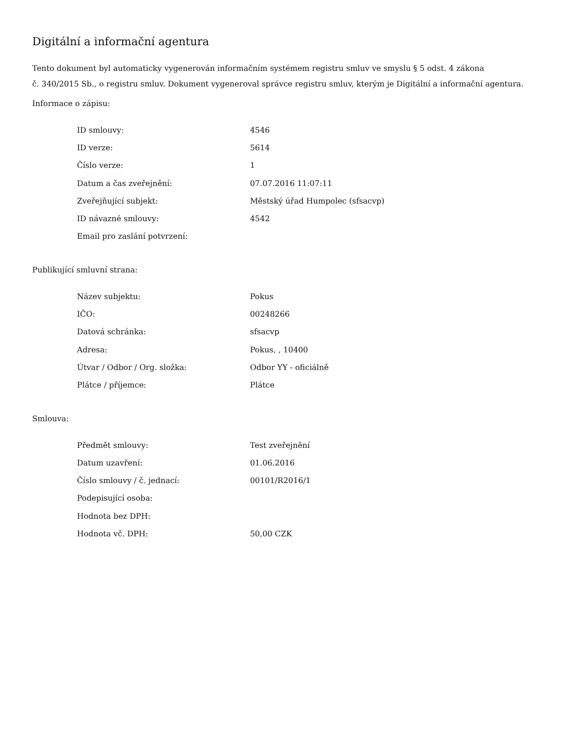Digitální a informační agentura
Tento dokument byl automaticky vygenerován informačním systémem registru smluv ve smyslu § 5 odst. 4 zákona
č. 340/2015 Sb., o registru smluv. Dokument vygeneroval správce registru smluv, kterým je Digitální a informační agentura.
Informace o zápisu:
| ID smlouvy: | 4546 |
| ID verze: | 5614 |
| Číslo verze: | 1 |
| Datum a čas zveřejnění: | 07.07.2016 11:07:11 |
| Zveřejňující subjekt: | Městský úřad Humpolec (sfsacvp) |
| ID návazné smlouvy: | 4542 |
| Email pro zaslání potvrzení: | |
Publikující smluvní strana:
| Název subjektu: | Pokus |
| IČO: | 00248266 |
| Datová schránka: | sfsacvp |
| Adresa: | Pokus, , 10400 |
| Útvar / Odbor / Org. složka: | Odbor YY - oficiálně |
| Plátce / příjemce: | Plátce |
Smlouva:
| Předmět smlouvy: | Test zveřejnění |
| Datum uzavření: | 01.06.2016 |
| Číslo smlouvy / č. jednací: | 00101/R2016/1 |
| Podepisující osoba: | |
| Hodnota bez DPH: | |
| Hodnota vč. DPH: | 50,00 CZK |